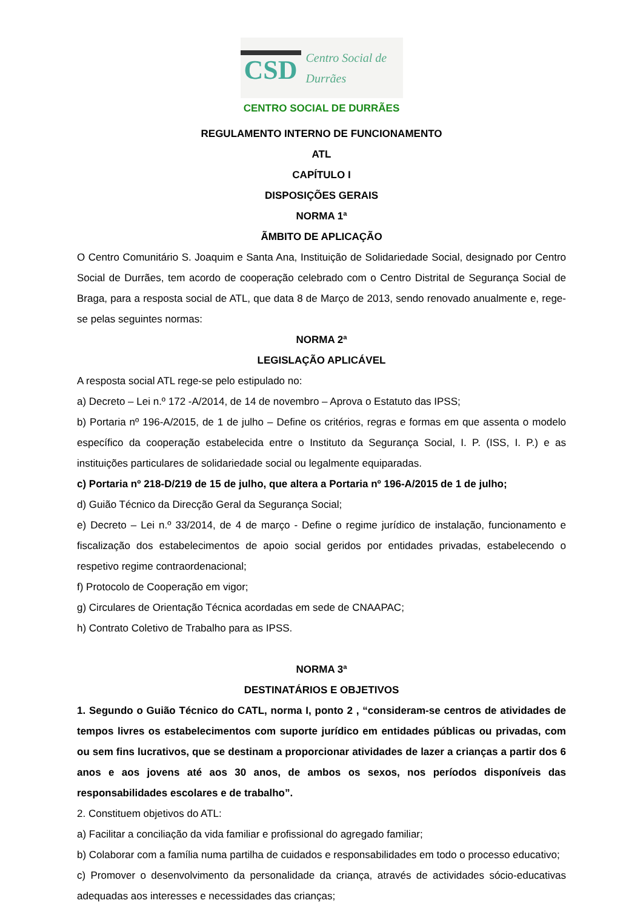CSD Centro Social de Durrães
CENTRO SOCIAL DE DURRÃES
REGULAMENTO INTERNO DE FUNCIONAMENTO
ATL
CAPÍTULO I
DISPOSIÇÕES GERAIS
NORMA 1ª
ÃMBITO DE APLICAÇÃO
O Centro Comunitário S. Joaquim e Santa Ana, Instituição de Solidariedade Social, designado por Centro Social de Durrães, tem acordo de cooperação celebrado com o Centro Distrital de Segurança Social de Braga, para a resposta social de ATL, que data 8 de Março de 2013, sendo renovado anualmente e, rege-se pelas seguintes normas:
NORMA 2ª
LEGISLAÇÃO APLICÁVEL
A resposta social ATL rege-se pelo estipulado no:
a) Decreto – Lei n.º 172 -A/2014, de 14 de novembro – Aprova o Estatuto das IPSS;
b) Portaria nº 196-A/2015, de 1 de julho – Define os critérios, regras e formas em que assenta o modelo específico da cooperação estabelecida entre o Instituto da Segurança Social, I. P. (ISS, I. P.) e as instituições particulares de solidariedade social ou legalmente equiparadas.
c) Portaria nº 218-D/219 de 15 de julho, que altera a Portaria nº 196-A/2015 de 1 de julho;
d) Guião Técnico da Direcção Geral da Segurança Social;
e) Decreto – Lei n.º 33/2014, de 4 de março - Define o regime jurídico de instalação, funcionamento e fiscalização dos estabelecimentos de apoio social geridos por entidades privadas, estabelecendo o respetivo regime contraordenacional;
f) Protocolo de Cooperação em vigor;
g) Circulares de Orientação Técnica acordadas em sede de CNAAPAC;
h) Contrato Coletivo de Trabalho para as IPSS.
NORMA 3ª
DESTINATÁRIOS E OBJETIVOS
1. Segundo o Guião Técnico do CATL, norma I, ponto 2 , “consideram-se centros de atividades de tempos livres os estabelecimentos com suporte jurídico em entidades públicas ou privadas, com ou sem fins lucrativos, que se destinam a proporcionar atividades de lazer a crianças a partir dos 6 anos e aos jovens até aos 30 anos, de ambos os sexos, nos períodos disponíveis das responsabilidades escolares e de trabalho”.
2. Constituem objetivos do ATL:
a) Facilitar a conciliação da vida familiar e profissional do agregado familiar;
b) Colaborar com a família numa partilha de cuidados e responsabilidades em todo o processo educativo;
c) Promover o desenvolvimento da personalidade da criança, através de actividades sócio-educativas adequadas aos interesses e necessidades das crianças;